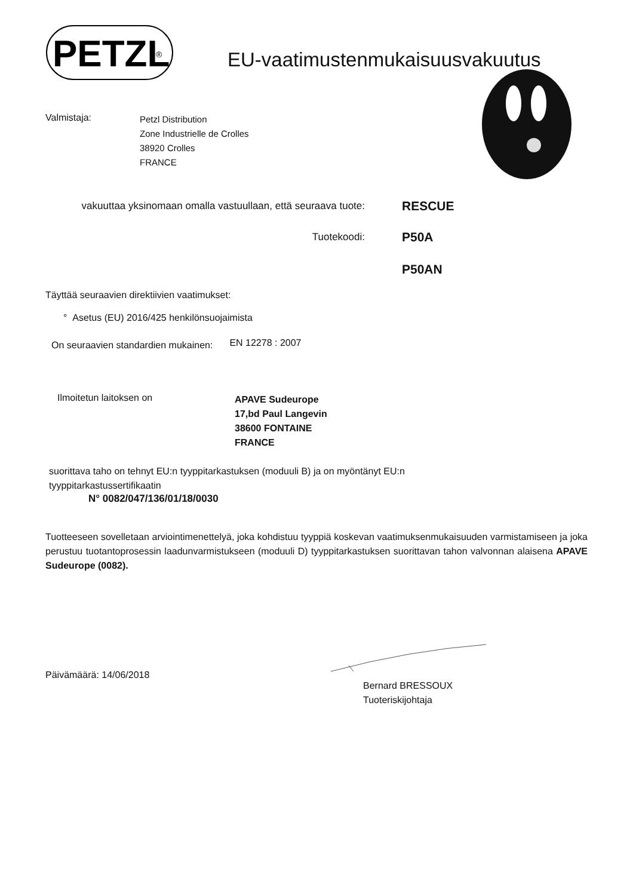PETZL
®
EU-vaatimustenmukaisuusvakuutus
Valmistaja:
Petzl Distribution
Zone Industrielle de Crolles
38920 Crolles
FRANCE
vakuuttaa yksinomaan omalla vastuullaan, että seuraava tuote:
RESCUE
Tuotekoodi:
P50A
P50AN
Täyttää seuraavien direktiivien vaatimukset:
° Asetus (EU) 2016/425 henkilönsuojaimista
On seuraavien standardien mukainen:
EN 12278 : 2007
Ilmoitetun laitoksen on
APAVE Sudeurope
17,bd Paul Langevin
38600 FONTAINE
FRANCE
suorittava taho on tehnyt EU:n tyyppitarkastuksen (moduuli B) ja on myöntänyt EU:n
tyyppitarkastussertifikaatin
N° 0082/047/136/01/18/0030
Tuotteeseen sovelletaan arviointimenettelyä, joka kohdistuu tyyppiä koskevan vaatimuksenmukaisuuden varmistamiseen ja joka perustuu tuotantoprosessin laadunvarmistukseen (moduuli D) tyyppitarkastuksen suorittavan tahon valvonnan alaisena APAVE Sudeurope (0082).
Päivämäärä: 14/06/2018
Bernard BRESSOUX
Tuoteriskijohtaja